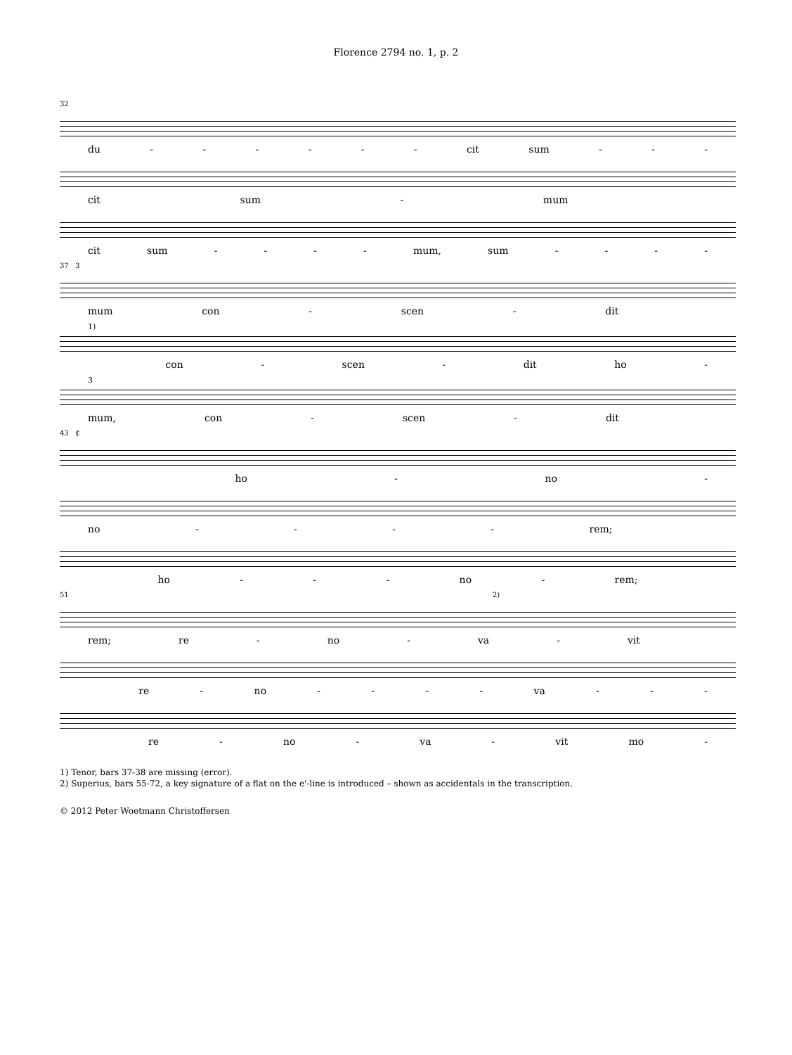Florence 2794 no. 1, p. 2
32
du - - - - - - cit sum - - -
cit sum - mum
cit sum - - - - mum, sum - - - -
37 3
mum con - scen - dit
1)
con - scen - dit ho -
3
mum, con - scen - dit
43 ₵
ho - no -
no - - - - rem;
ho - - - no - rem;
51 2)
rem; re - no - va - vit
re - no - - - - va - - -
re - no - va - vit mo -
1) Tenor, bars 37-38 are missing (error).
2) Superius, bars 55-72, a key signature of a flat on the e'-line is introduced – shown as accidentals in the transcription.
© 2012 Peter Woetmann Christoffersen